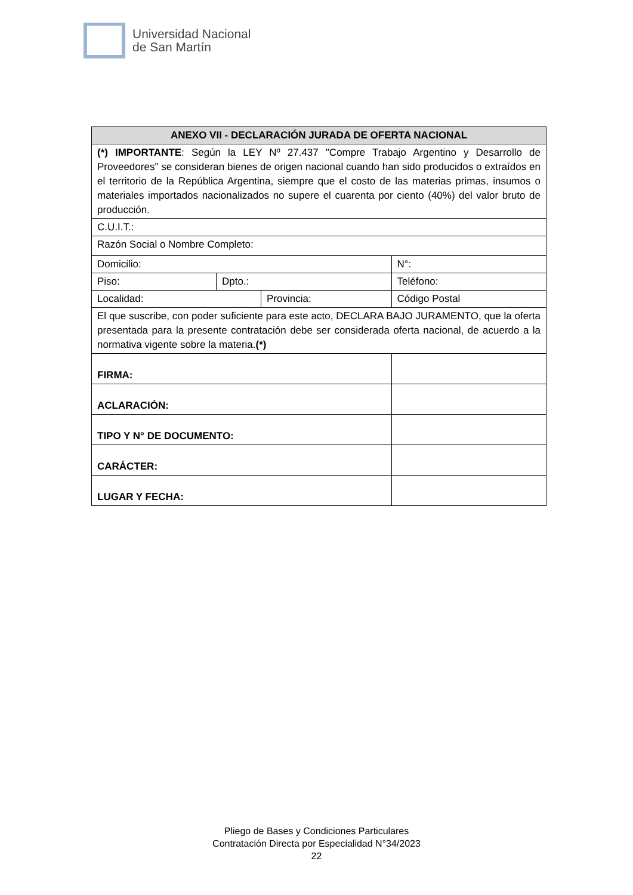Universidad Nacional
de San Martín
| ANEXO VII - DECLARACIÓN JURADA DE OFERTA NACIONAL | | | | |
| --- | --- | --- | --- | --- |
| (*) IMPORTANTE : Según la LEY Nº 27.437 "Compre Trabajo Argentino y Desarrollo de Proveedores" se consideran bienes de origen nacional cuando han sido producidos o extraídos en el territorio de la República Argentina, siempre que el costo de las materias primas, insumos o materiales importados nacionalizados no supere el cuarenta por ciento (40%) del valor bruto de producción. | | | | |
| C.U.I.T.: | | | | |
| Razón Social o Nombre Completo: | | | | |
| Domicilio: | | | N°: | |
| Piso: | Dpto.: | | Teléfono: | |
| Localidad: | | Provincia: | | Código Postal |
| El que suscribe, con poder suficiente para este acto, DECLARA BAJO JURAMENTO, que la oferta presentada para la presente contratación debe ser considerada oferta nacional, de acuerdo a la normativa vigente sobre la materia. (*) | | | | |
| FIRMA: | | | | |
| ACLARACIÓN: | | | | |
| TIPO Y N° DE DOCUMENTO: | | | | |
| CARÁCTER: | | | | |
| LUGAR Y FECHA: | | | | |
Pliego de Bases y Condiciones Particulares
Contratación Directa por Especialidad N°34/2023
22